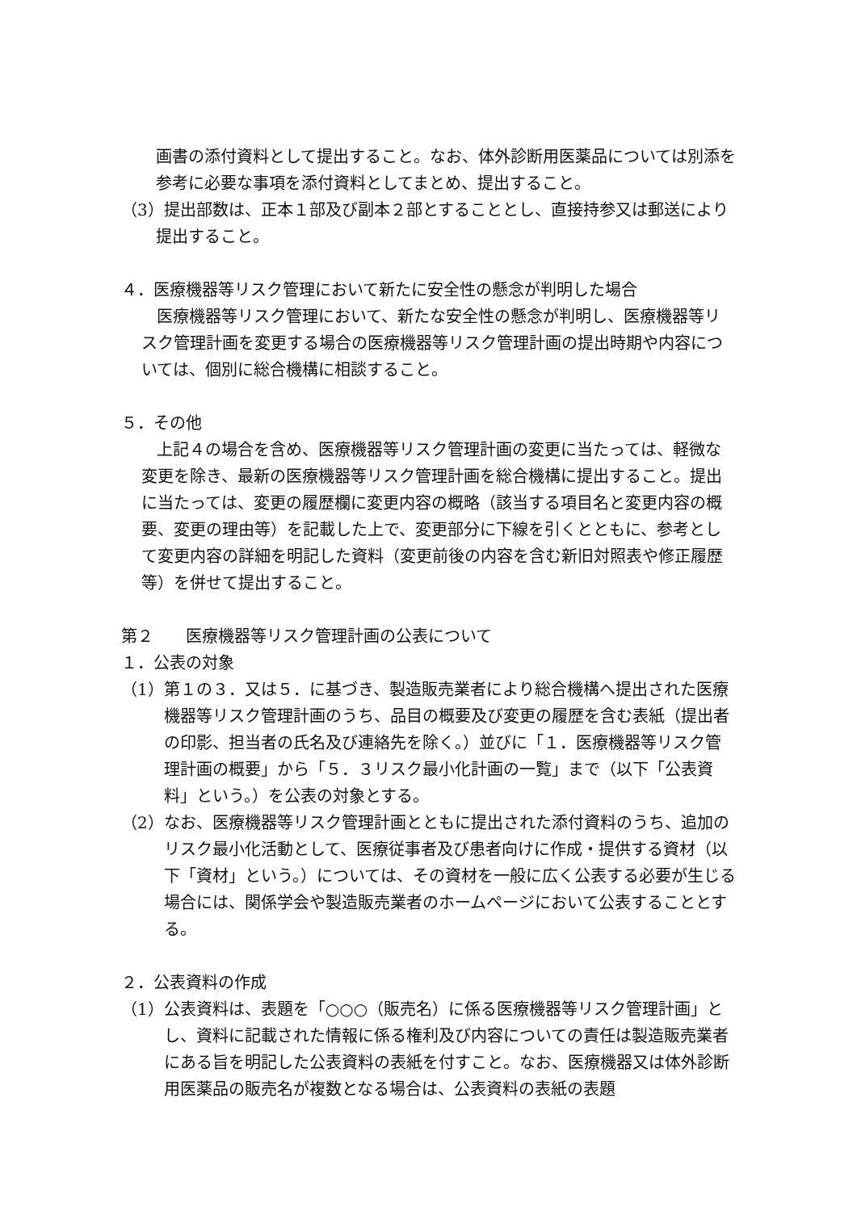画書の添付資料として提出すること。なお、体外診断用医薬品については別添を参考に必要な事項を添付資料としてまとめ、提出すること。
（3）提出部数は、正本１部及び副本２部とすることとし、直接持参又は郵送により提出すること。
４．医療機器等リスク管理において新たに安全性の懸念が判明した場合
医療機器等リスク管理において、新たな安全性の懸念が判明し、医療機器等リスク管理計画を変更する場合の医療機器等リスク管理計画の提出時期や内容については、個別に総合機構に相談すること。
５．その他
上記４の場合を含め、医療機器等リスク管理計画の変更に当たっては、軽微な変更を除き、最新の医療機器等リスク管理計画を総合機構に提出すること。提出に当たっては、変更の履歴欄に変更内容の概略（該当する項目名と変更内容の概要、変更の理由等）を記載した上で、変更部分に下線を引くとともに、参考として変更内容の詳細を明記した資料（変更前後の内容を含む新旧対照表や修正履歴等）を併せて提出すること。
第２　　医療機器等リスク管理計画の公表について
１．公表の対象
（1）第１の３．又は５．に基づき、製造販売業者により総合機構へ提出された医療機器等リスク管理計画のうち、品目の概要及び変更の履歴を含む表紙（提出者の印影、担当者の氏名及び連絡先を除く。）並びに「１．医療機器等リスク管理計画の概要」から「５．３リスク最小化計画の一覧」まで（以下「公表資料」という。）を公表の対象とする。
（2）なお、医療機器等リスク管理計画とともに提出された添付資料のうち、追加のリスク最小化活動として、医療従事者及び患者向けに作成・提供する資材（以下「資材」という。）については、その資材を一般に広く公表する必要が生じる場合には、関係学会や製造販売業者のホームページにおいて公表することとする。
２．公表資料の作成
（1）公表資料は、表題を「○○○（販売名）に係る医療機器等リスク管理計画」とし、資料に記載された情報に係る権利及び内容についての責任は製造販売業者にある旨を明記した公表資料の表紙を付すこと。なお、医療機器又は体外診断用医薬品の販売名が複数となる場合は、公表資料の表紙の表題